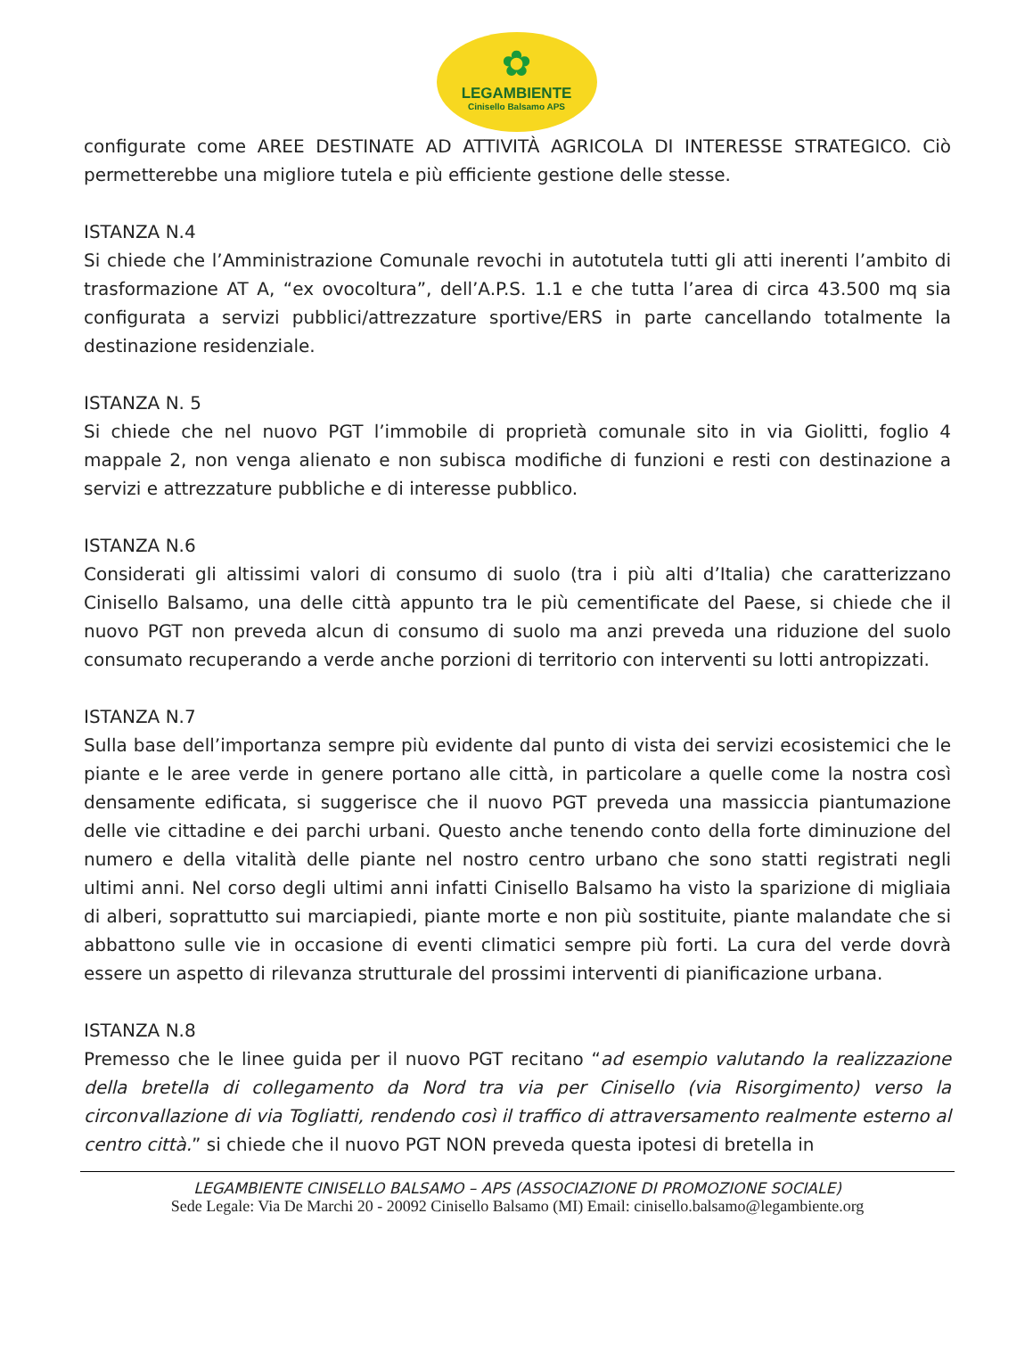✿
LEGAMBIENTE
Cinisello Balsamo APS
configurate come AREE DESTINATE AD ATTIVITÀ AGRICOLA DI INTERESSE STRATEGICO. Ciò permetterebbe una migliore tutela e più efficiente gestione delle stesse.
ISTANZA N.4
Si chiede che l’Amministrazione Comunale revochi in autotutela tutti gli atti inerenti l’ambito di trasformazione AT A, “ex ovocoltura”, dell’A.P.S. 1.1 e che tutta l’area di circa 43.500 mq sia configurata a servizi pubblici/attrezzature sportive/ERS in parte cancellando totalmente la destinazione residenziale.
ISTANZA N. 5
Si chiede che nel nuovo PGT l’immobile di proprietà comunale sito in via Giolitti, foglio 4 mappale 2, non venga alienato e non subisca modifiche di funzioni e resti con destinazione a servizi e attrezzature pubbliche e di interesse pubblico.
ISTANZA N.6
Considerati gli altissimi valori di consumo di suolo (tra i più alti d’Italia) che caratterizzano Cinisello Balsamo, una delle città appunto tra le più cementificate del Paese, si chiede che il nuovo PGT non preveda alcun di consumo di suolo ma anzi preveda una riduzione del suolo consumato recuperando a verde anche porzioni di territorio con interventi su lotti antropizzati.
ISTANZA N.7
Sulla base dell’importanza sempre più evidente dal punto di vista dei servizi ecosistemici che le piante e le aree verde in genere portano alle città, in particolare a quelle come la nostra così densamente edificata, si suggerisce che il nuovo PGT preveda una massiccia piantumazione delle vie cittadine e dei parchi urbani. Questo anche tenendo conto della forte diminuzione del numero e della vitalità delle piante nel nostro centro urbano che sono statti registrati negli ultimi anni. Nel corso degli ultimi anni infatti Cinisello Balsamo ha visto la sparizione di migliaia di alberi, soprattutto sui marciapiedi, piante morte e non più sostituite, piante malandate che si abbattono sulle vie in occasione di eventi climatici sempre più forti. La cura del verde dovrà essere un aspetto di rilevanza strutturale del prossimi interventi di pianificazione urbana.
ISTANZA N.8
Premesso che le linee guida per il nuovo PGT recitano “ad esempio valutando la realizzazione della bretella di collegamento da Nord tra via per Cinisello (via Risorgimento) verso la circonvallazione di via Togliatti, rendendo così il traffico di attraversamento realmente esterno al centro città.” si chiede che il nuovo PGT NON preveda questa ipotesi di bretella in
LEGAMBIENTE CINISELLO BALSAMO – APS (ASSOCIAZIONE DI PROMOZIONE SOCIALE)
Sede Legale: Via De Marchi 20 - 20092 Cinisello Balsamo (MI) Email: cinisello.balsamo@legambiente.org